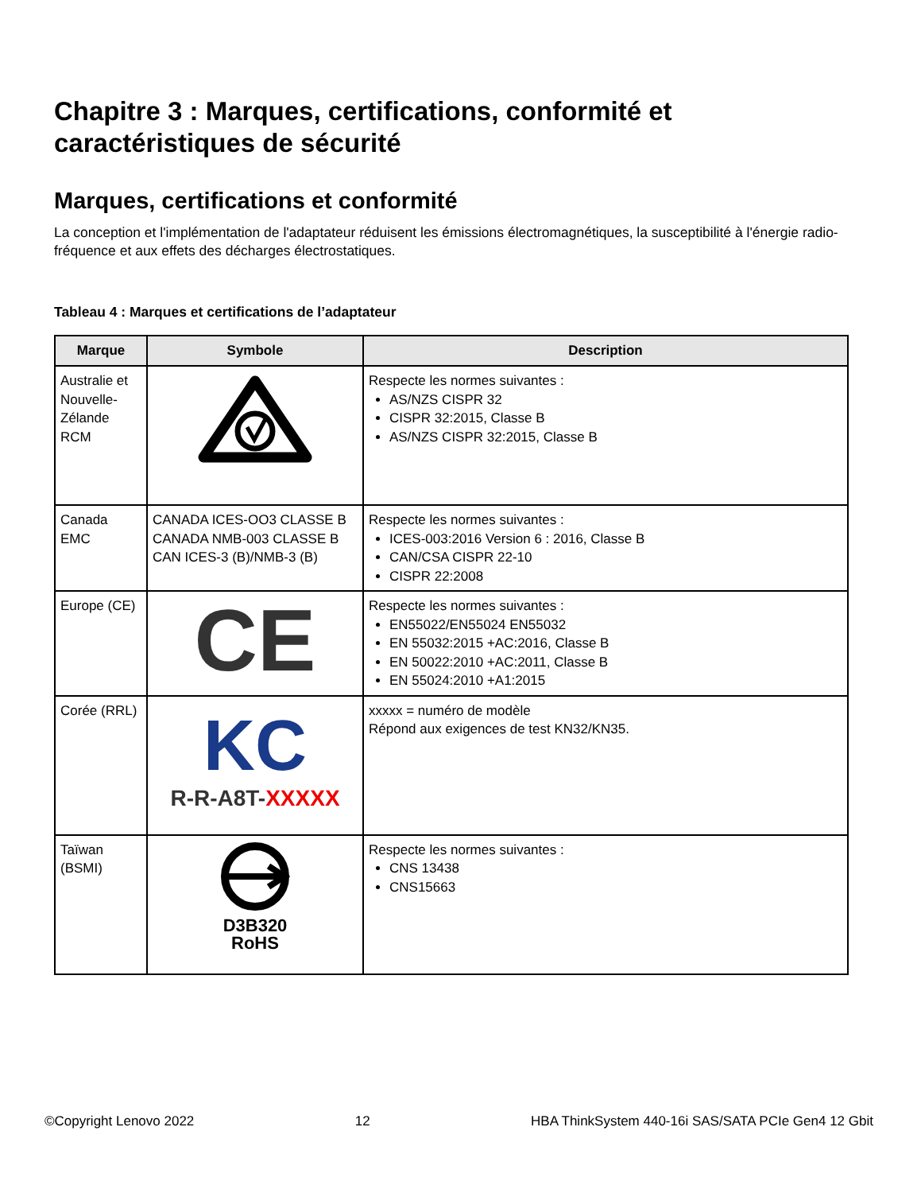Chapitre 3 : Marques, certifications, conformité et caractéristiques de sécurité
Marques, certifications et conformité
La conception et l'implémentation de l'adaptateur réduisent les émissions électromagnétiques, la susceptibilité à l'énergie radio-fréquence et aux effets des décharges électrostatiques.
Tableau 4 : Marques et certifications de l’adaptateur
| Marque | Symbole | Description |
| --- | --- | --- |
| Australie et Nouvelle-Zélande RCM | | Respecte les normes suivantes : AS/NZS CISPR 32 CISPR 32:2015, Classe B AS/NZS CISPR 32:2015, Classe B |
| Canada EMC | CANADA ICES-OO3 CLASSE B CANADA NMB-003 CLASSE B CAN ICES-3 (B)/NMB-3 (B) | Respecte les normes suivantes : ICES-003:2016 Version 6 : 2016, Classe B CAN/CSA CISPR 22-10 CISPR 22:2008 |
| Europe (CE) | CE | Respecte les normes suivantes : EN55022/EN55024 EN55032 EN 55032:2015 +AC:2016, Classe B EN 50022:2010 +AC:2011, Classe B EN 55024:2010 +A1:2015 |
| Corée (RRL) | KC R-R-A8T- XXXXX | xxxxx = numéro de modèle Répond aux exigences de test KN32/KN35. |
| Taïwan (BSMI) | D3B320 RoHS | Respecte les normes suivantes : CNS 13438 CNS15663 |
©Copyright Lenovo 2022 12 HBA ThinkSystem 440-16i SAS/SATA PCIe Gen4 12 Gbit